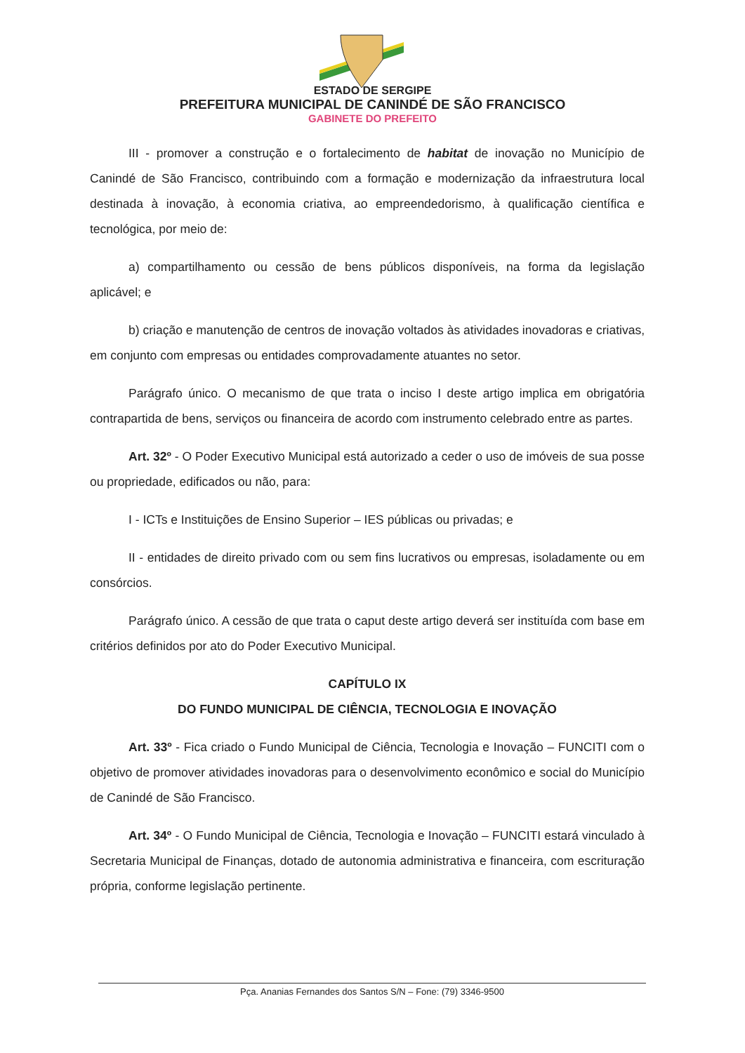ESTADO DE SERGIPE
PREFEITURA MUNICIPAL DE CANINDÉ DE SÃO FRANCISCO
GABINETE DO PREFEITO
III - promover a construção e o fortalecimento de habitat de inovação no Município de Canindé de São Francisco, contribuindo com a formação e modernização da infraestrutura local destinada à inovação, à economia criativa, ao empreendedorismo, à qualificação científica e tecnológica, por meio de:
a) compartilhamento ou cessão de bens públicos disponíveis, na forma da legislação aplicável; e
b) criação e manutenção de centros de inovação voltados às atividades inovadoras e criativas, em conjunto com empresas ou entidades comprovadamente atuantes no setor.
Parágrafo único. O mecanismo de que trata o inciso I deste artigo implica em obrigatória contrapartida de bens, serviços ou financeira de acordo com instrumento celebrado entre as partes.
Art. 32º - O Poder Executivo Municipal está autorizado a ceder o uso de imóveis de sua posse ou propriedade, edificados ou não, para:
I - ICTs e Instituições de Ensino Superior – IES públicas ou privadas; e
II - entidades de direito privado com ou sem fins lucrativos ou empresas, isoladamente ou em consórcios.
Parágrafo único. A cessão de que trata o caput deste artigo deverá ser instituída com base em critérios definidos por ato do Poder Executivo Municipal.
CAPÍTULO IX
DO FUNDO MUNICIPAL DE CIÊNCIA, TECNOLOGIA E INOVAÇÃO
Art. 33º - Fica criado o Fundo Municipal de Ciência, Tecnologia e Inovação – FUNCITI com o objetivo de promover atividades inovadoras para o desenvolvimento econômico e social do Município de Canindé de São Francisco.
Art. 34º - O Fundo Municipal de Ciência, Tecnologia e Inovação – FUNCITI estará vinculado à Secretaria Municipal de Finanças, dotado de autonomia administrativa e financeira, com escrituração própria, conforme legislação pertinente.
Pça. Ananias Fernandes dos Santos S/N – Fone: (79) 3346-9500